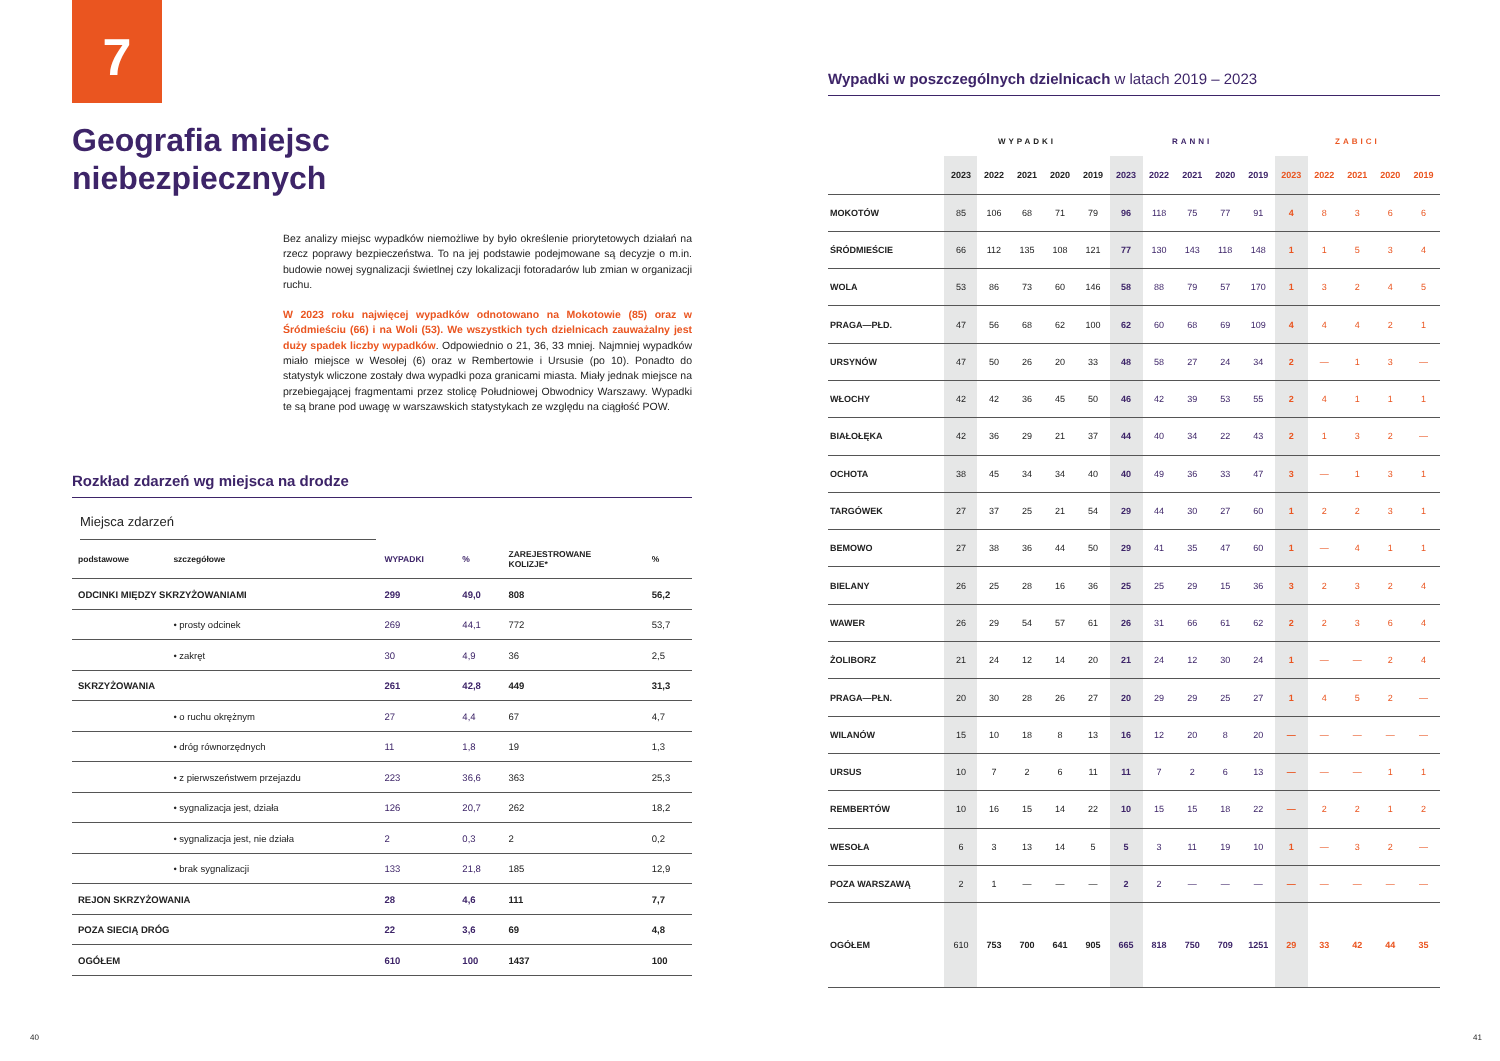7
Geografia miejsc
niebezpiecznych
Bez analizy miejsc wypadków niemożliwe by było określenie priorytetowych działań na rzecz poprawy bezpieczeństwa. To na jej podstawie podejmowane są decyzje o m.in. budowie nowej sygnalizacji świetlnej czy lokalizacji fotoradarów lub zmian w organizacji ruchu.
W 2023 roku najwięcej wypadków odnotowano na Mokotowie (85) oraz w Śródmieściu (66) i na Woli (53). We wszystkich tych dzielnicach zauważalny jest duży spadek liczby wypadków. Odpowiednio o 21, 36, 33 mniej. Najmniej wypadków miało miejsce w Wesołej (6) oraz w Rembertowie i Ursusie (po 10). Ponadto do statystyk wliczone zostały dwa wypadki poza granicami miasta. Miały jednak miejsce na przebiegającej fragmentami przez stolicę Południowej Obwodnicy Warszawy. Wypadki te są brane pod uwagę w warszawskich statystykach ze względu na ciągłość POW.
Rozkład zdarzeń wg miejsca na drodze
Miejsca zdarzeń
| podstawowe | szczegółowe | WYPADKI | % | ZAREJESTROWANE KOLIZJE* | % |
| --- | --- | --- | --- | --- | --- |
| ODCINKI MIĘDZY SKRZYŻOWANIAMI | | 299 | 49,0 | 808 | 56,2 |
| | • prosty odcinek | 269 | 44,1 | 772 | 53,7 |
| | • zakręt | 30 | 4,9 | 36 | 2,5 |
| SKRZYŻOWANIA | | 261 | 42,8 | 449 | 31,3 |
| | • o ruchu okrężnym | 27 | 4,4 | 67 | 4,7 |
| | • dróg równorzędnych | 11 | 1,8 | 19 | 1,3 |
| | • z pierwszeństwem przejazdu | 223 | 36,6 | 363 | 25,3 |
| | • sygnalizacja jest, działa | 126 | 20,7 | 262 | 18,2 |
| | • sygnalizacja jest, nie działa | 2 | 0,3 | 2 | 0,2 |
| | • brak sygnalizacji | 133 | 21,8 | 185 | 12,9 |
| REJON SKRZYŻOWANIA | | 28 | 4,6 | 111 | 7,7 |
| POZA SIECIĄ DRÓG | | 22 | 3,6 | 69 | 4,8 |
| OGÓŁEM | | 610 | 100 | 1437 | 100 |
Wypadki w poszczególnych dzielnicach w latach 2019 – 2023
| | WYPADKI | | | | | RANNI | | | | | ZABICI | | | | |
| --- | --- | --- | --- | --- | --- | --- | --- | --- | --- | --- | --- | --- | --- | --- | --- |
| | 2023 | 2022 | 2021 | 2020 | 2019 | 2023 | 2022 | 2021 | 2020 | 2019 | 2023 | 2022 | 2021 | 2020 | 2019 |
| MOKOTÓW | 85 | 106 | 68 | 71 | 79 | 96 | 118 | 75 | 77 | 91 | 4 | 8 | 3 | 6 | 6 |
| ŚRÓDMIEŚCIE | 66 | 112 | 135 | 108 | 121 | 77 | 130 | 143 | 118 | 148 | 1 | 1 | 5 | 3 | 4 |
| WOLA | 53 | 86 | 73 | 60 | 146 | 58 | 88 | 79 | 57 | 170 | 1 | 3 | 2 | 4 | 5 |
| PRAGA—PŁD. | 47 | 56 | 68 | 62 | 100 | 62 | 60 | 68 | 69 | 109 | 4 | 4 | 4 | 2 | 1 |
| URSYNÓW | 47 | 50 | 26 | 20 | 33 | 48 | 58 | 27 | 24 | 34 | 2 | — | 1 | 3 | — |
| WŁOCHY | 42 | 42 | 36 | 45 | 50 | 46 | 42 | 39 | 53 | 55 | 2 | 4 | 1 | 1 | 1 |
| BIAŁOŁĘKA | 42 | 36 | 29 | 21 | 37 | 44 | 40 | 34 | 22 | 43 | 2 | 1 | 3 | 2 | — |
| OCHOTA | 38 | 45 | 34 | 34 | 40 | 40 | 49 | 36 | 33 | 47 | 3 | — | 1 | 3 | 1 |
| TARGÓWEK | 27 | 37 | 25 | 21 | 54 | 29 | 44 | 30 | 27 | 60 | 1 | 2 | 2 | 3 | 1 |
| BEMOWO | 27 | 38 | 36 | 44 | 50 | 29 | 41 | 35 | 47 | 60 | 1 | — | 4 | 1 | 1 |
| BIELANY | 26 | 25 | 28 | 16 | 36 | 25 | 25 | 29 | 15 | 36 | 3 | 2 | 3 | 2 | 4 |
| WAWER | 26 | 29 | 54 | 57 | 61 | 26 | 31 | 66 | 61 | 62 | 2 | 2 | 3 | 6 | 4 |
| ŻOLIBORZ | 21 | 24 | 12 | 14 | 20 | 21 | 24 | 12 | 30 | 24 | 1 | — | — | 2 | 4 |
| PRAGA—PŁN. | 20 | 30 | 28 | 26 | 27 | 20 | 29 | 29 | 25 | 27 | 1 | 4 | 5 | 2 | — |
| WILANÓW | 15 | 10 | 18 | 8 | 13 | 16 | 12 | 20 | 8 | 20 | — | — | — | — | — |
| URSUS | 10 | 7 | 2 | 6 | 11 | 11 | 7 | 2 | 6 | 13 | — | — | — | 1 | 1 |
| REMBERTÓW | 10 | 16 | 15 | 14 | 22 | 10 | 15 | 15 | 18 | 22 | — | 2 | 2 | 1 | 2 |
| WESOŁA | 6 | 3 | 13 | 14 | 5 | 5 | 3 | 11 | 19 | 10 | 1 | — | 3 | 2 | — |
| POZA WARSZAWĄ | 2 | 1 | — | — | — | 2 | 2 | — | — | — | — | — | — | — | — |
| OGÓŁEM | 610 | 753 | 700 | 641 | 905 | 665 | 818 | 750 | 709 | 1251 | 29 | 33 | 42 | 44 | 35 |
40 41